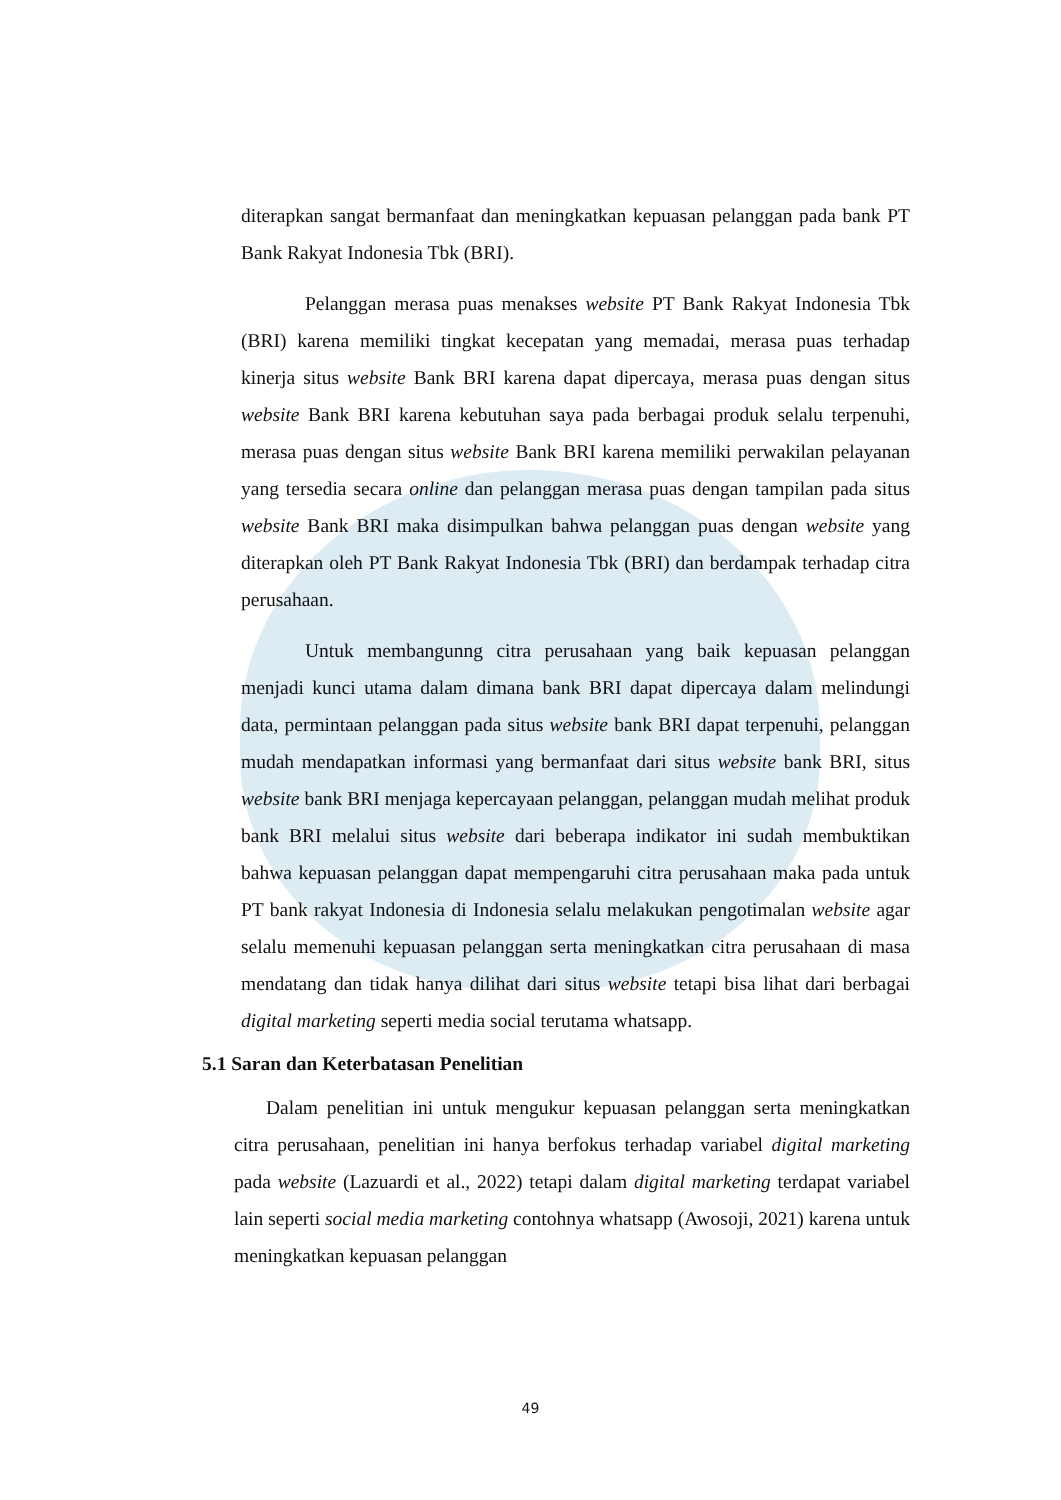diterapkan sangat bermanfaat dan meningkatkan kepuasan pelanggan pada bank PT Bank Rakyat Indonesia Tbk (BRI).
Pelanggan merasa puas menakses website PT Bank Rakyat Indonesia Tbk (BRI) karena memiliki tingkat kecepatan yang memadai, merasa puas terhadap kinerja situs website Bank BRI karena dapat dipercaya, merasa puas dengan situs website Bank BRI karena kebutuhan saya pada berbagai produk selalu terpenuhi, merasa puas dengan situs website Bank BRI karena memiliki perwakilan pelayanan yang tersedia secara online dan pelanggan merasa puas dengan tampilan pada situs website Bank BRI maka disimpulkan bahwa pelanggan puas dengan website yang diterapkan oleh PT Bank Rakyat Indonesia Tbk (BRI) dan berdampak terhadap citra perusahaan.
Untuk membangunng citra perusahaan yang baik kepuasan pelanggan menjadi kunci utama dalam dimana bank BRI dapat dipercaya dalam melindungi data, permintaan pelanggan pada situs website bank BRI dapat terpenuhi, pelanggan mudah mendapatkan informasi yang bermanfaat dari situs website bank BRI, situs website bank BRI menjaga kepercayaan pelanggan, pelanggan mudah melihat produk bank BRI melalui situs website dari beberapa indikator ini sudah membuktikan bahwa kepuasan pelanggan dapat mempengaruhi citra perusahaan maka pada untuk PT bank rakyat Indonesia di Indonesia selalu melakukan pengotimalan website agar selalu memenuhi kepuasan pelanggan serta meningkatkan citra perusahaan di masa mendatang dan tidak hanya dilihat dari situs website tetapi bisa lihat dari berbagai digital marketing seperti media social terutama whatsapp.
5.1 Saran dan Keterbatasan Penelitian
Dalam penelitian ini untuk mengukur kepuasan pelanggan serta meningkatkan citra perusahaan, penelitian ini hanya berfokus terhadap variabel digital marketing pada website (Lazuardi et al., 2022) tetapi dalam digital marketing terdapat variabel lain seperti social media marketing contohnya whatsapp (Awosoji, 2021) karena untuk meningkatkan kepuasan pelanggan
49